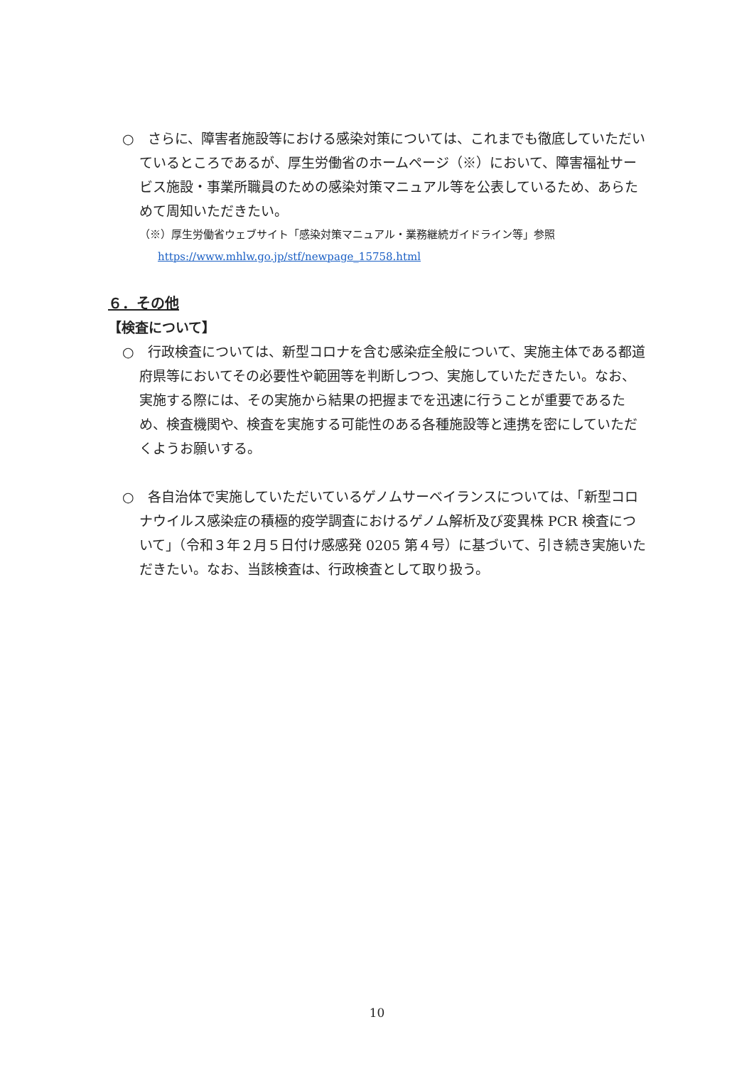○　さらに、障害者施設等における感染対策については、これまでも徹底していただいているところであるが、厚生労働省のホームページ（※）において、障害福祉サービス施設・事業所職員のための感染対策マニュアル等を公表しているため、あらためて周知いただきたい。
（※）厚生労働省ウェブサイト「感染対策マニュアル・業務継続ガイドライン等」参照
https://www.mhlw.go.jp/stf/newpage_15758.html
６．その他
【検査について】
○　行政検査については、新型コロナを含む感染症全般について、実施主体である都道府県等においてその必要性や範囲等を判断しつつ、実施していただきたい。なお、実施する際には、その実施から結果の把握までを迅速に行うことが重要であるため、検査機関や、検査を実施する可能性のある各種施設等と連携を密にしていただくようお願いする。
○　各自治体で実施していただいているゲノムサーベイランスについては、「新型コロナウイルス感染症の積極的疫学調査におけるゲノム解析及び変異株 PCR 検査について」（令和３年２月５日付け感感発 0205 第４号）に基づいて、引き続き実施いただきたい。なお、当該検査は、行政検査として取り扱う。
10